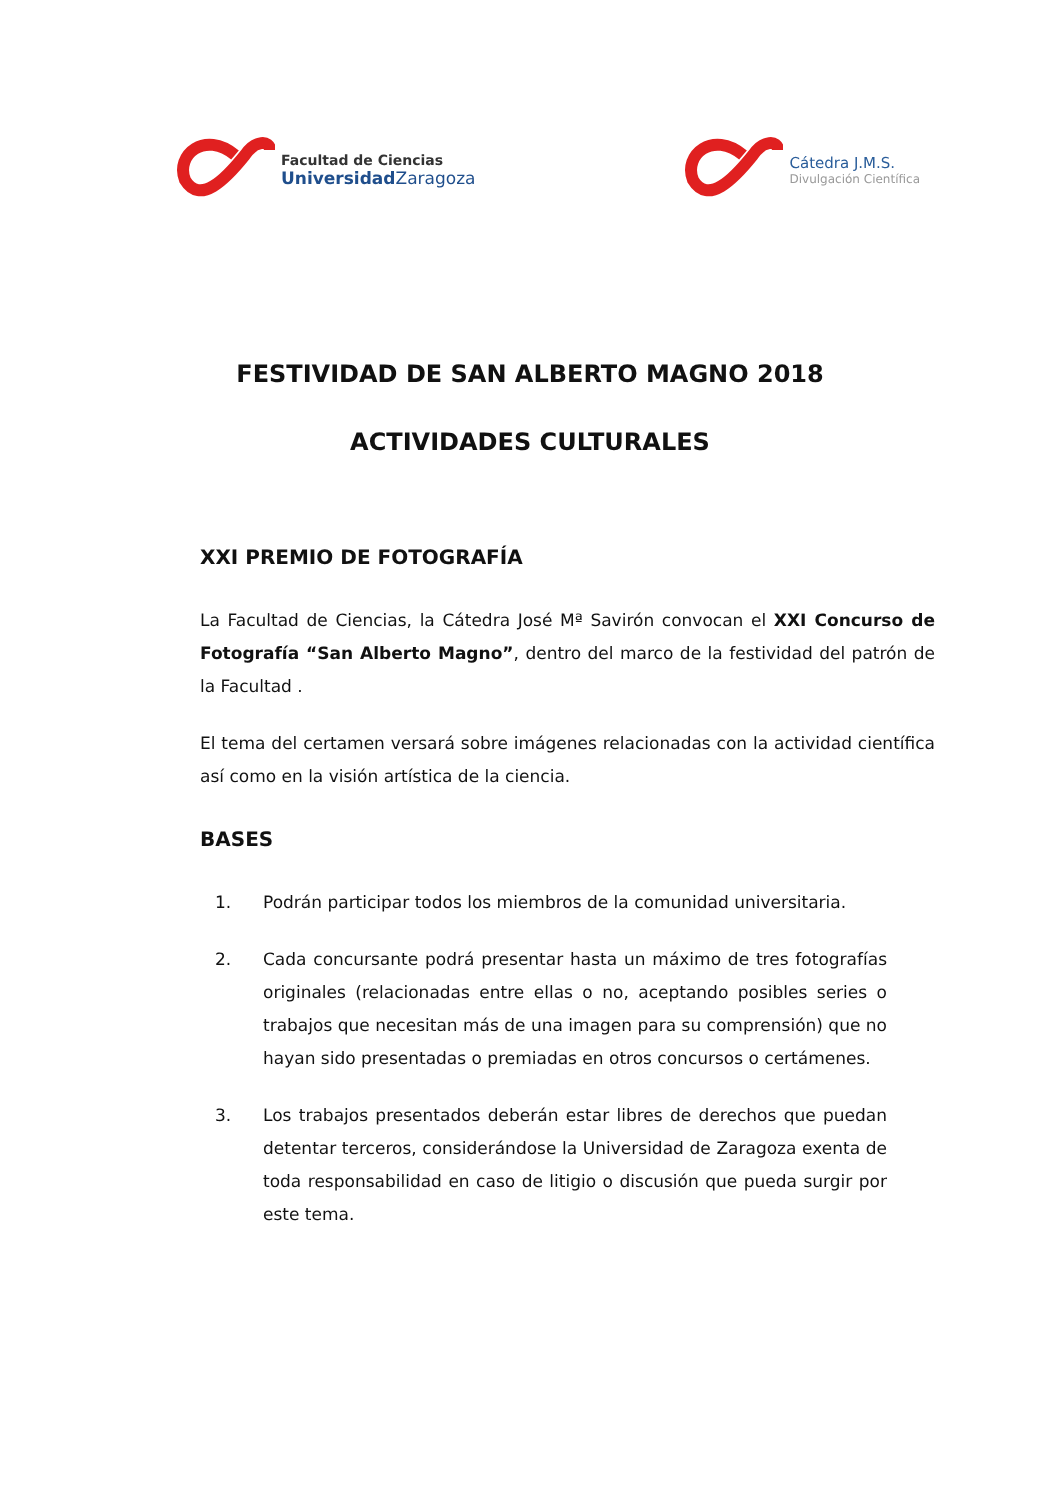Facultad de Ciencias
Universidad Zaragoza
Cátedra J.M.S.
Divulgación Científica
FESTIVIDAD DE SAN ALBERTO MAGNO 2018
ACTIVIDADES CULTURALES
XXI PREMIO DE FOTOGRAFÍA
La Facultad de Ciencias, la Cátedra José Mª Savirón convocan el XXI Concurso de Fotografía “San Alberto Magno”, dentro del marco de la festividad del patrón de la Facultad .
El tema del certamen versará sobre imágenes relacionadas con la actividad científica así como en la visión artística de la ciencia.
BASES
1. Podrán participar todos los miembros de la comunidad universitaria.
2. Cada concursante podrá presentar hasta un máximo de tres fotografías originales (relacionadas entre ellas o no, aceptando posibles series o trabajos que necesitan más de una imagen para su comprensión) que no hayan sido presentadas o premiadas en otros concursos o certámenes.
3. Los trabajos presentados deberán estar libres de derechos que puedan detentar terceros, considerándose la Universidad de Zaragoza exenta de toda responsabilidad en caso de litigio o discusión que pueda surgir por este tema.